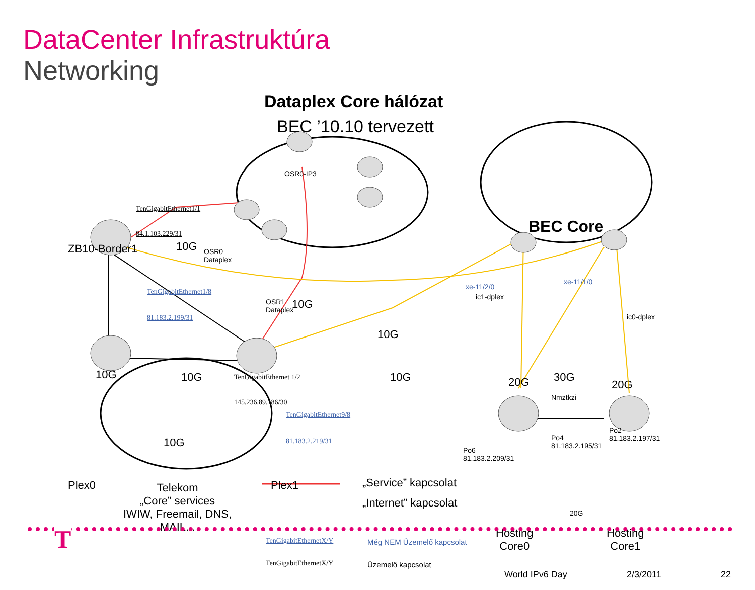DataCenter Infrastruktúra
Networking
Dataplex Core hálózat
BEC ’10.10 tervezett
OSR0-IP3
BEC Core
TenGigabitEthernet1/1
84.1.103.229/31
ZB10-Border1 10G
OSR0
Dataplex
TenGigabitEthernet1/8
81.183.2.199/31
OSR1
Dataplex
10G
xe-11/2/0
ic1-dplex
xe-11/1/0
ic0-dplex
10G
10G 10G TenGigabitEthernet 1/2
145.236.89.186/30
TenGigabitEthernet9/8
81.183.2.219/31
10G 20G 30G
20G
Nmztkzi
10G
Po4
81.183.2.195/31
Po2
81.183.2.197/31
Po6
81.183.2.209/31
Plex0 Plex1
Telekom
„Core” services
IWIW, Freemail, DNS,
MAIL...
20G
Hosting
Core0
Hosting
Core1
TenGigabitEthernetX/Y Még NEM Üzemelő kapcsolat
TenGigabitEthernetX/Y Üzemelő kapcsolat
„Service” kapcsolat
„Internet” kapcsolat
T
World IPv6 Day 2/3/2011 22